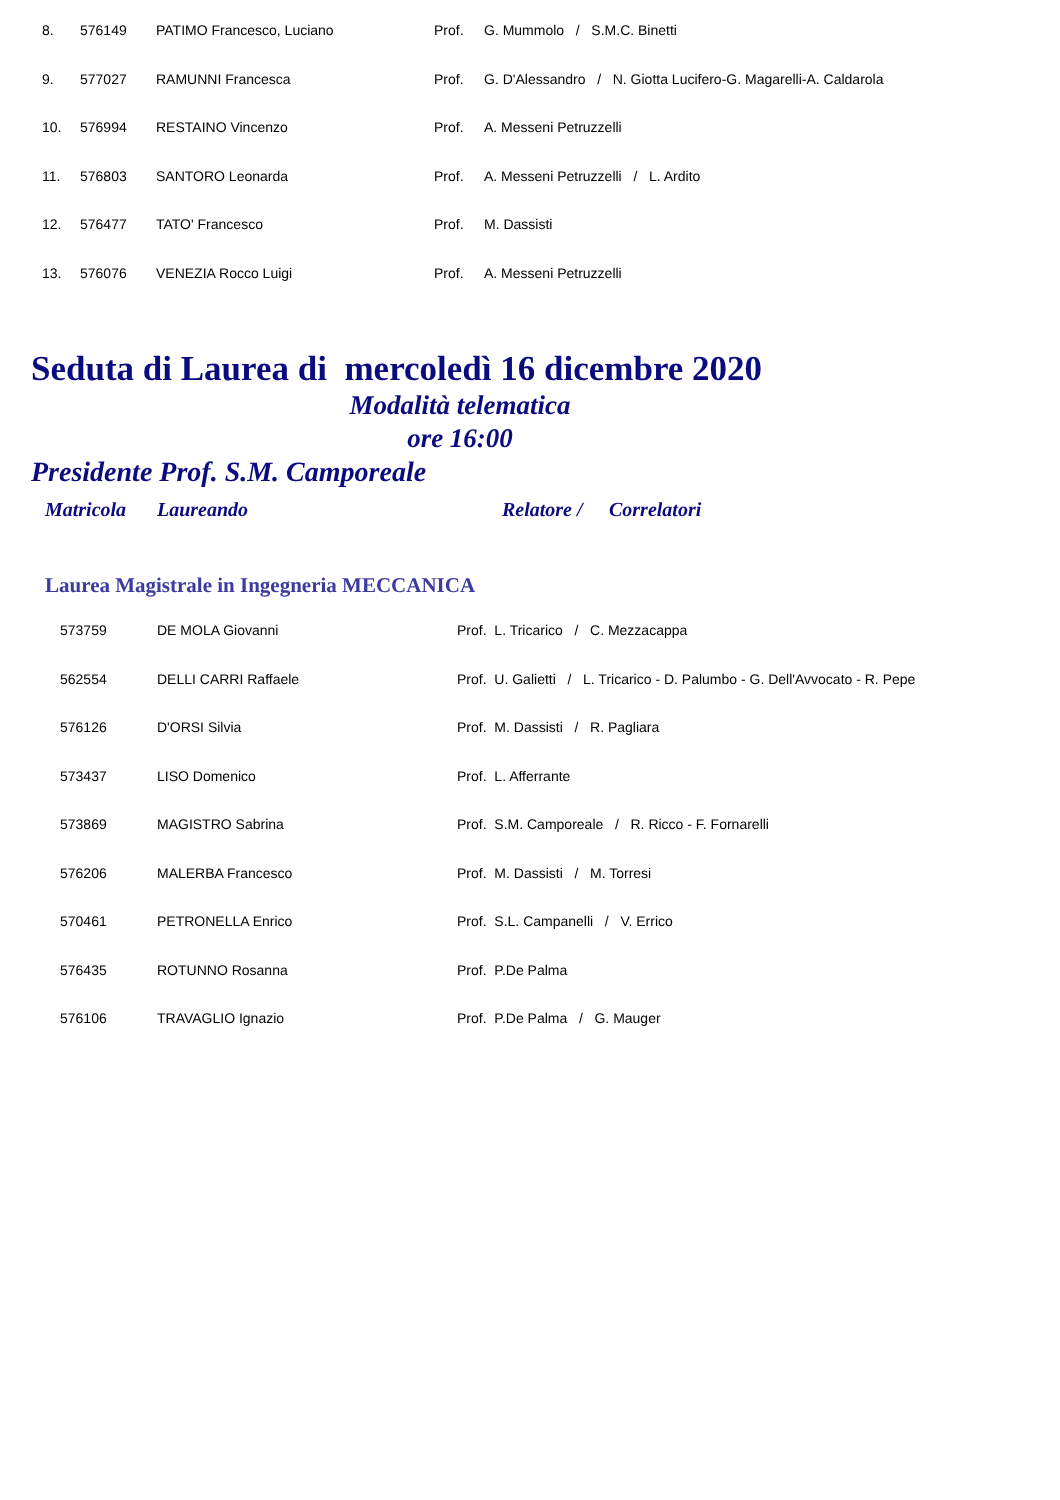| 8. | 576149 | PATIMO Francesco, Luciano | Prof. | G. Mummolo / S.M.C. Binetti |
| 9. | 577027 | RAMUNNI Francesca | Prof. | G. D'Alessandro / N. Giotta Lucifero-G. Magarelli-A. Caldarola |
| 10. | 576994 | RESTAINO Vincenzo | Prof. | A. Messeni Petruzzelli |
| 11. | 576803 | SANTORO Leonarda | Prof. | A. Messeni Petruzzelli / L. Ardito |
| 12. | 576477 | TATO' Francesco | Prof. | M. Dassisti |
| 13. | 576076 | VENEZIA Rocco Luigi | Prof. | A. Messeni Petruzzelli |
Seduta di Laurea di mercoledì 16 dicembre 2020
Modalità telematica
ore 16:00
Presidente Prof. S.M. Camporeale
Matricola Laureando Relatore / Correlatori
Laurea Magistrale in Ingegneria MECCANICA
| 573759 | DE MOLA Giovanni | Prof. L. Tricarico / C. Mezzacappa |
| 562554 | DELLI CARRI Raffaele | Prof. U. Galietti / L. Tricarico - D. Palumbo - G. Dell'Avvocato - R. Pepe |
| 576126 | D'ORSI Silvia | Prof. M. Dassisti / R. Pagliara |
| 573437 | LISO Domenico | Prof. L. Afferrante |
| 573869 | MAGISTRO Sabrina | Prof. S.M. Camporeale / R. Ricco - F. Fornarelli |
| 576206 | MALERBA Francesco | Prof. M. Dassisti / M. Torresi |
| 570461 | PETRONELLA Enrico | Prof. S.L. Campanelli / V. Errico |
| 576435 | ROTUNNO Rosanna | Prof. P.De Palma |
| 576106 | TRAVAGLIO Ignazio | Prof. P.De Palma / G. Mauger |